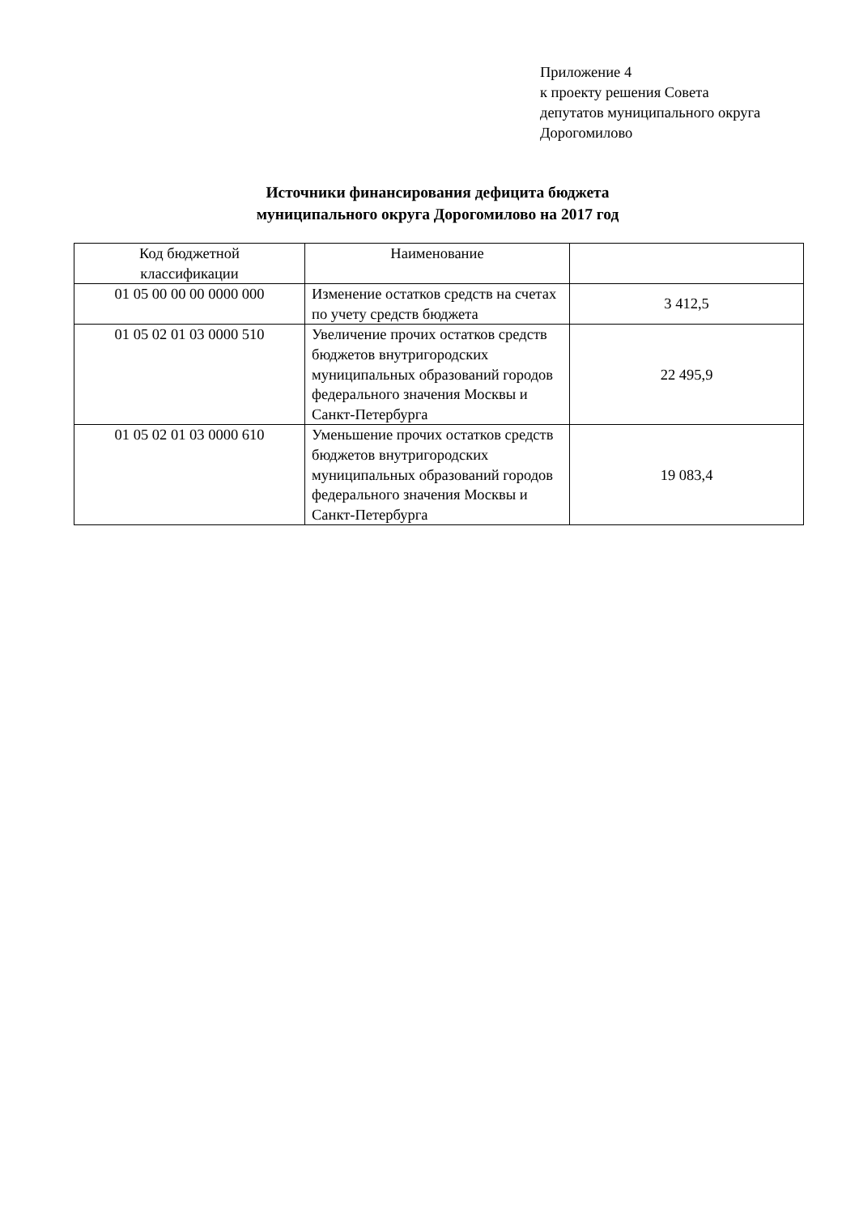Приложение 4
к проекту решения Совета
депутатов муниципального округа
Дорогомилово
Источники финансирования дефицита бюджета
муниципального округа Дорогомилово на 2017 год
| Код бюджетной классификации | Наименование | |
| 01 05 00 00 00 0000 000 | Изменение остатков средств на счетах по учету средств бюджета | 3 412,5 |
| 01 05 02 01 03 0000 510 | Увеличение прочих остатков средств бюджетов внутригородских муниципальных образований городов федерального значения Москвы и Санкт-Петербурга | 22 495,9 |
| 01 05 02 01 03 0000 610 | Уменьшение прочих остатков средств бюджетов внутригородских муниципальных образований городов федерального значения Москвы и Санкт-Петербурга | 19 083,4 |